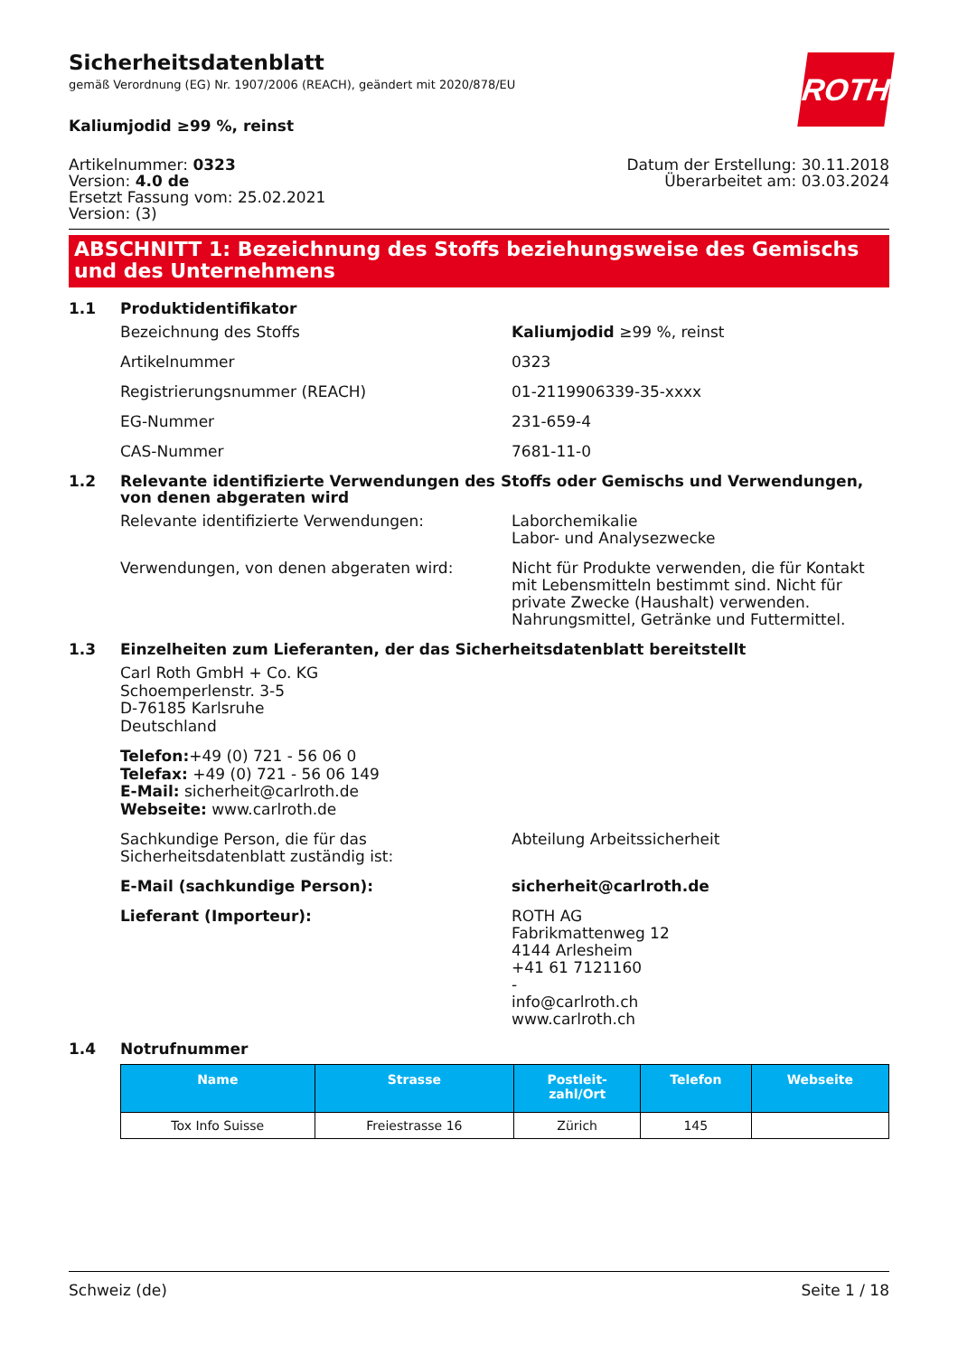ROTH
Sicherheitsdatenblatt
gemäß Verordnung (EG) Nr. 1907/2006 (REACH), geändert mit 2020/878/EU
Kaliumjodid ≥99 %, reinst
Artikelnummer: 0323
Version: 4.0 de
Ersetzt Fassung vom: 25.02.2021
Version: (3)
Datum der Erstellung: 30.11.2018
Überarbeitet am: 03.03.2024
ABSCHNITT 1: Bezeichnung des Stoffs beziehungsweise des Gemischs und des Unternehmens
1.1 Produktidentifikator
Bezeichnung des Stoffs Kaliumjodid ≥99 %, reinst
Artikelnummer 0323
Registrierungsnummer (REACH) 01-2119906339-35-xxxx
EG-Nummer 231-659-4
CAS-Nummer 7681-11-0
1.2 Relevante identifizierte Verwendungen des Stoffs oder Gemischs und Verwendungen, von denen abgeraten wird
Relevante identifizierte Verwendungen: Laborchemikalie
Labor- und Analysezwecke
Verwendungen, von denen abgeraten wird: Nicht für Produkte verwenden, die für Kontakt mit Lebensmitteln bestimmt sind. Nicht für private Zwecke (Haushalt) verwenden. Nahrungsmittel, Getränke und Futtermittel.
1.3 Einzelheiten zum Lieferanten, der das Sicherheitsdatenblatt bereitstellt
Carl Roth GmbH + Co. KG
Schoemperlenstr. 3-5
D-76185 Karlsruhe
Deutschland
Telefon:+49 (0) 721 - 56 06 0
Telefax: +49 (0) 721 - 56 06 149
E-Mail: sicherheit@carlroth.de
Webseite: www.carlroth.de
Sachkundige Person, die für das Sicherheitsdatenblatt zuständig ist:
Abteilung Arbeitssicherheit
E-Mail (sachkundige Person): sicherheit@carlroth.de
Lieferant (Importeur): ROTH AG
Fabrikmattenweg 12
4144 Arlesheim
+41 61 7121160
-
info@carlroth.ch
www.carlroth.ch
1.4 Notrufnummer
| Name | Strasse | Postleit- zahl/Ort | Telefon | Webseite |
| --- | --- | --- | --- | --- |
| Tox Info Suisse | Freiestrasse 16 | Zürich | 145 | |
Schweiz (de) Seite 1 / 18